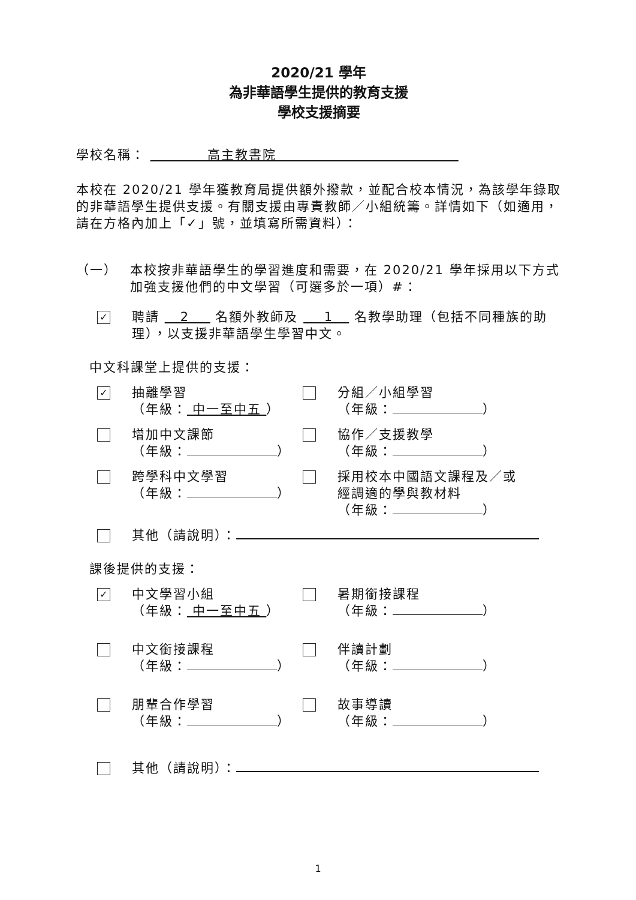2020/21 學年
為非華語學生提供的教育支援
學校支援摘要
學校名稱： 高主教書院
本校在 2020/21 學年獲教育局提供額外撥款，並配合校本情況，為該學年錄取的非華語學生提供支援。有關支援由專責教師／小組統籌。詳情如下（如適用，請在方格內加上「✓」號，並填寫所需資料）：
（一） 本校按非華語學生的學習進度和需要，在 2020/21 學年採用以下方式加強支援他們的中文學習（可選多於一項）#：
✓
聘請 2 名額外教師及 1 名教學助理（包括不同種族的助理），以支援非華語學生學習中文。
中文科課堂上提供的支援：
✓
抽離學習
（年級： 中一至中五 ）
分組／小組學習
（年級： ）
增加中文課節
（年級： ）
協作／支援教學
（年級： ）
跨學科中文學習
（年級： ）
採用校本中國語文課程及／或經調適的學與教材料
（年級： ）
其他（請說明）：
課後提供的支援：
✓
中文學習小組
（年級： 中一至中五 ）
暑期銜接課程
（年級： ）
中文銜接課程
（年級： ）
伴讀計劃
（年級： ）
朋輩合作學習
（年級： ）
故事導讀
（年級： ）
其他（請說明）：
1